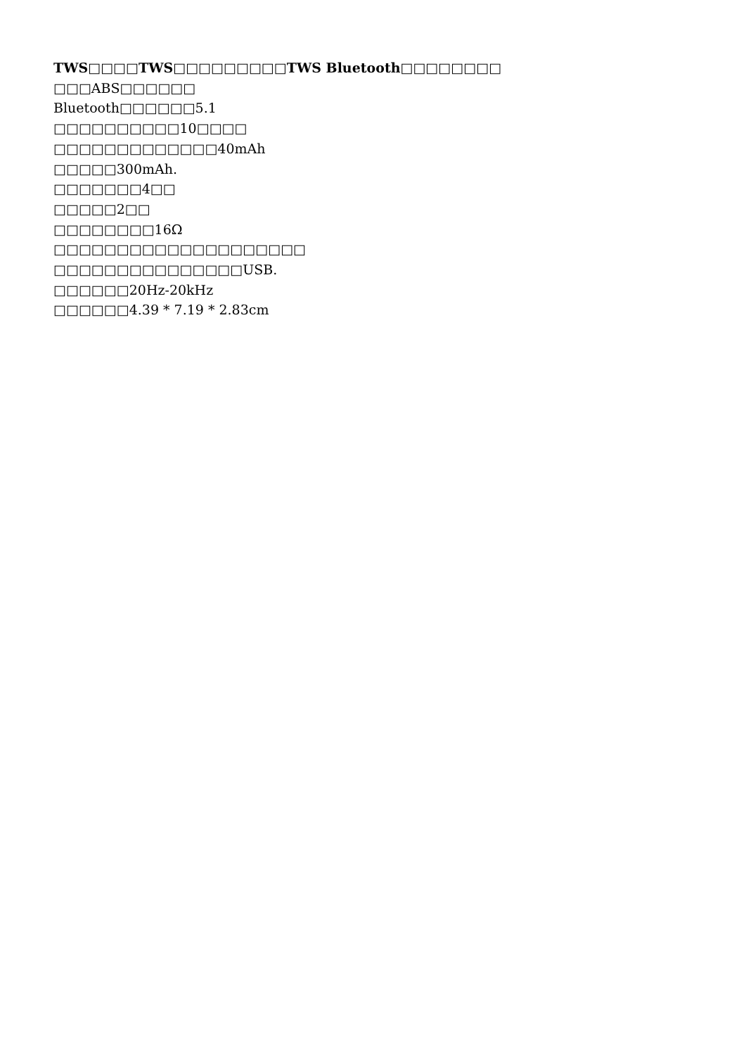TWS□□□□TWS□□□□□□□□□TWS Bluetooth□□□□□□□□
□□□ABS□□□□□□
Bluetooth□□□□□□5.1
□□□□□□□□□□10□□□□
□□□□□□□□□□□□□40mAh
□□□□□300mAh.
□□□□□□□4□□
□□□□□2□□
□□□□□□□□16Ω
□□□□□□□□□□□□□□□□□□□□
□□□□□□□□□□□□□□□USB.
□□□□□□20Hz-20kHz
□□□□□□4.39 * 7.19 * 2.83cm